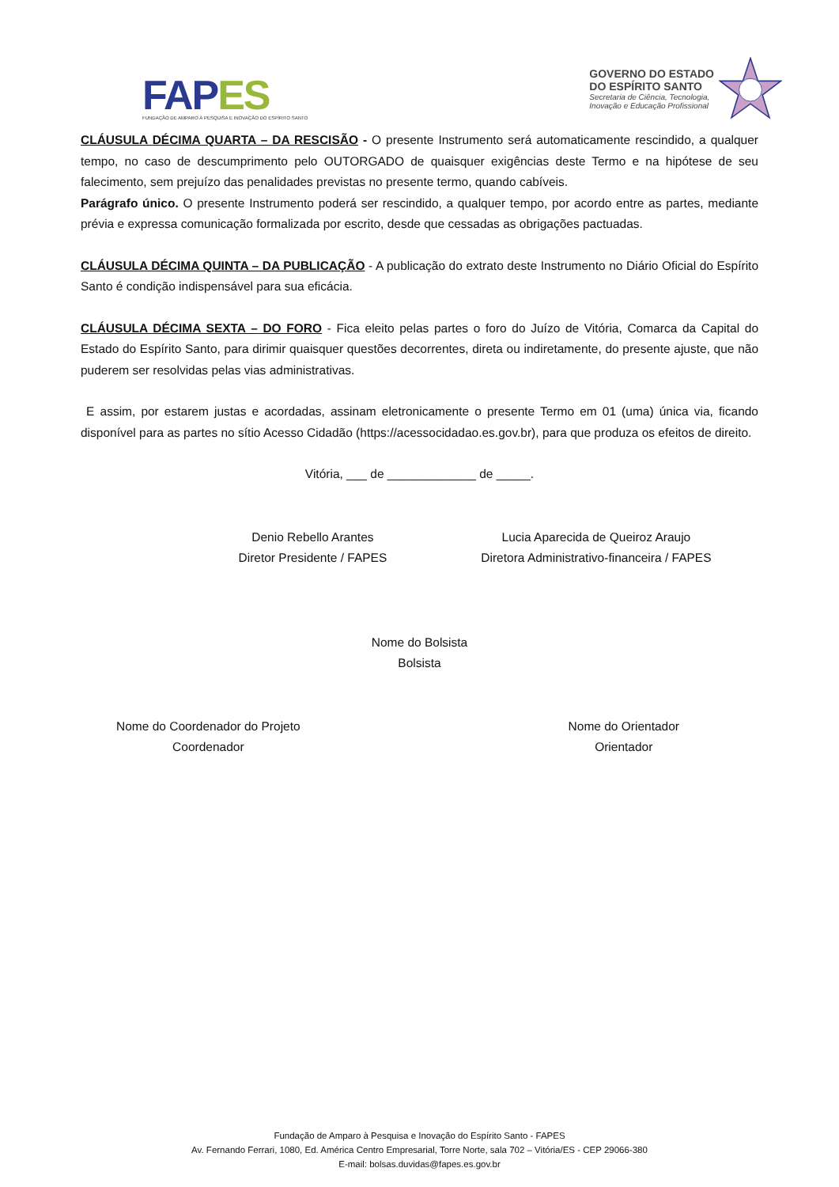FAPES
FUNDAÇÃO DE AMPARO À PESQUISA E INOVAÇÃO DO ESPÍRITO SANTO
GOVERNO DO ESTADO
DO ESPÍRITO SANTO
Secretaria de Ciência, Tecnologia,
Inovação e Educação Profissional
CLÁUSULA DÉCIMA QUARTA – DA RESCISÃO - O presente Instrumento será automaticamente rescindido, a qualquer tempo, no caso de descumprimento pelo OUTORGADO de quaisquer exigências deste Termo e na hipótese de seu falecimento, sem prejuízo das penalidades previstas no presente termo, quando cabíveis.
Parágrafo único. O presente Instrumento poderá ser rescindido, a qualquer tempo, por acordo entre as partes, mediante prévia e expressa comunicação formalizada por escrito, desde que cessadas as obrigações pactuadas.
CLÁUSULA DÉCIMA QUINTA – DA PUBLICAÇÃO - A publicação do extrato deste Instrumento no Diário Oficial do Espírito Santo é condição indispensável para sua eficácia.
CLÁUSULA DÉCIMA SEXTA – DO FORO - Fica eleito pelas partes o foro do Juízo de Vitória, Comarca da Capital do Estado do Espírito Santo, para dirimir quaisquer questões decorrentes, direta ou indiretamente, do presente ajuste, que não puderem ser resolvidas pelas vias administrativas.
E assim, por estarem justas e acordadas, assinam eletronicamente o presente Termo em 01 (uma) única via, ficando disponível para as partes no sítio Acesso Cidadão (https://acessocidadao.es.gov.br), para que produza os efeitos de direito.
Vitória, ___ de _____________ de _____.
Denio Rebello Arantes
Diretor Presidente / FAPES
Lucia Aparecida de Queiroz Araujo
Diretora Administrativo-financeira / FAPES
Nome do Bolsista
Bolsista
Nome do Coordenador do Projeto
Coordenador
Nome do Orientador
Orientador
Fundação de Amparo à Pesquisa e Inovação do Espírito Santo - FAPES
Av. Fernando Ferrari, 1080, Ed. América Centro Empresarial, Torre Norte, sala 702 – Vitória/ES - CEP 29066-380
E-mail: bolsas.duvidas@fapes.es.gov.br